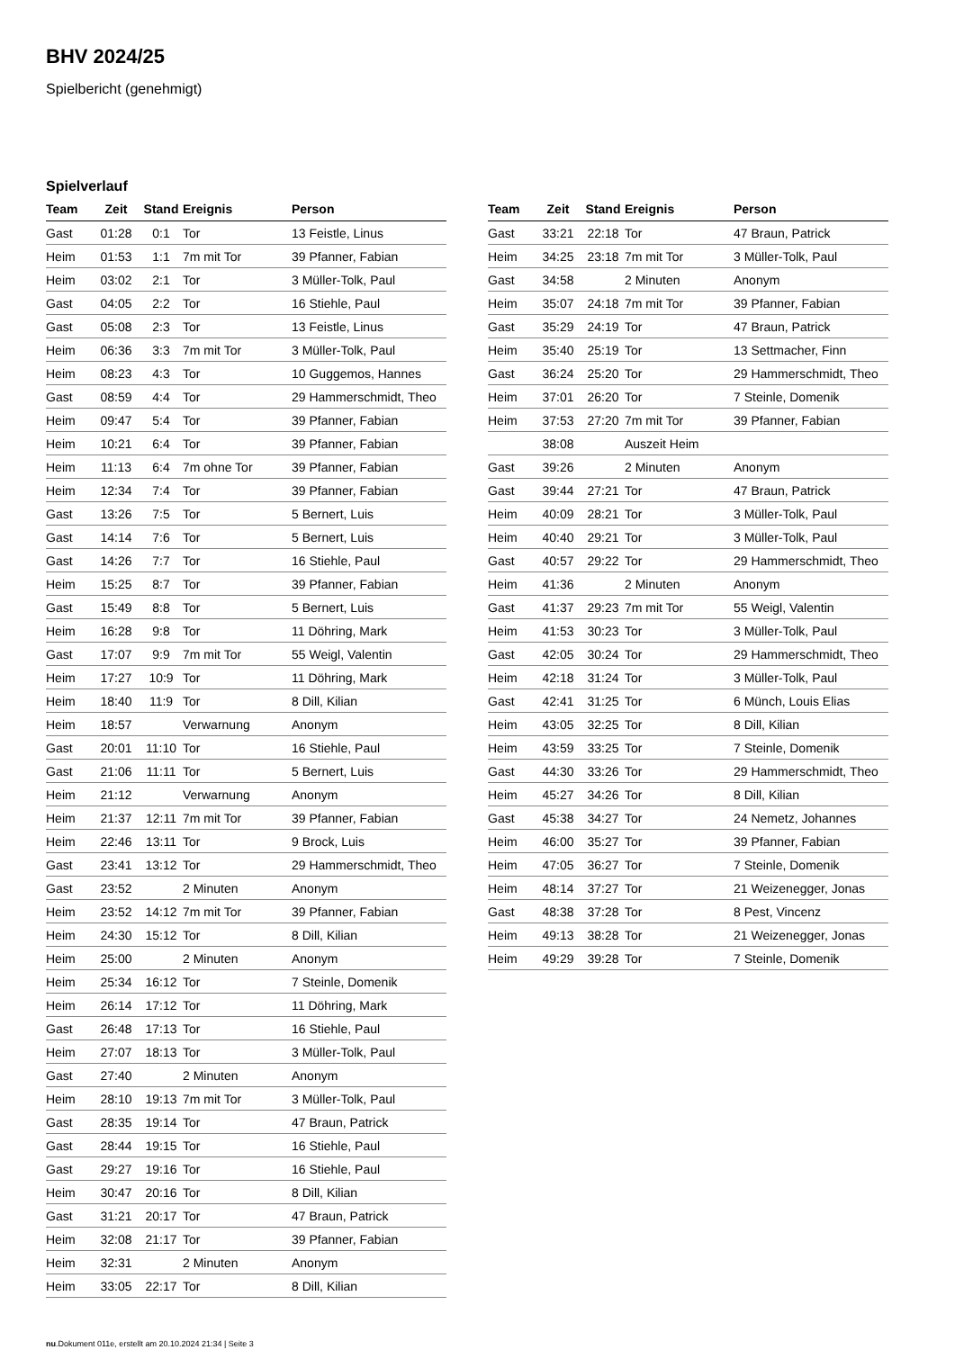BHV 2024/25
Spielbericht (genehmigt)
Spielverlauf
| Team | Zeit | Stand | Ereignis | Person |
| --- | --- | --- | --- | --- |
| Gast | 01:28 | 0:1 | Tor | 13 Feistle, Linus |
| Heim | 01:53 | 1:1 | 7m mit Tor | 39 Pfanner, Fabian |
| Heim | 03:02 | 2:1 | Tor | 3 Müller-Tolk, Paul |
| Gast | 04:05 | 2:2 | Tor | 16 Stiehle, Paul |
| Gast | 05:08 | 2:3 | Tor | 13 Feistle, Linus |
| Heim | 06:36 | 3:3 | 7m mit Tor | 3 Müller-Tolk, Paul |
| Heim | 08:23 | 4:3 | Tor | 10 Guggemos, Hannes |
| Gast | 08:59 | 4:4 | Tor | 29 Hammerschmidt, Theo |
| Heim | 09:47 | 5:4 | Tor | 39 Pfanner, Fabian |
| Heim | 10:21 | 6:4 | Tor | 39 Pfanner, Fabian |
| Heim | 11:13 | 6:4 | 7m ohne Tor | 39 Pfanner, Fabian |
| Heim | 12:34 | 7:4 | Tor | 39 Pfanner, Fabian |
| Gast | 13:26 | 7:5 | Tor | 5 Bernert, Luis |
| Gast | 14:14 | 7:6 | Tor | 5 Bernert, Luis |
| Gast | 14:26 | 7:7 | Tor | 16 Stiehle, Paul |
| Heim | 15:25 | 8:7 | Tor | 39 Pfanner, Fabian |
| Gast | 15:49 | 8:8 | Tor | 5 Bernert, Luis |
| Heim | 16:28 | 9:8 | Tor | 11 Döhring, Mark |
| Gast | 17:07 | 9:9 | 7m mit Tor | 55 Weigl, Valentin |
| Heim | 17:27 | 10:9 | Tor | 11 Döhring, Mark |
| Heim | 18:40 | 11:9 | Tor | 8 Dill, Kilian |
| Heim | 18:57 | | Verwarnung | Anonym |
| Gast | 20:01 | 11:10 | Tor | 16 Stiehle, Paul |
| Gast | 21:06 | 11:11 | Tor | 5 Bernert, Luis |
| Heim | 21:12 | | Verwarnung | Anonym |
| Heim | 21:37 | 12:11 | 7m mit Tor | 39 Pfanner, Fabian |
| Heim | 22:46 | 13:11 | Tor | 9 Brock, Luis |
| Gast | 23:41 | 13:12 | Tor | 29 Hammerschmidt, Theo |
| Gast | 23:52 | | 2 Minuten | Anonym |
| Heim | 23:52 | 14:12 | 7m mit Tor | 39 Pfanner, Fabian |
| Heim | 24:30 | 15:12 | Tor | 8 Dill, Kilian |
| Heim | 25:00 | | 2 Minuten | Anonym |
| Heim | 25:34 | 16:12 | Tor | 7 Steinle, Domenik |
| Heim | 26:14 | 17:12 | Tor | 11 Döhring, Mark |
| Gast | 26:48 | 17:13 | Tor | 16 Stiehle, Paul |
| Heim | 27:07 | 18:13 | Tor | 3 Müller-Tolk, Paul |
| Gast | 27:40 | | 2 Minuten | Anonym |
| Heim | 28:10 | 19:13 | 7m mit Tor | 3 Müller-Tolk, Paul |
| Gast | 28:35 | 19:14 | Tor | 47 Braun, Patrick |
| Gast | 28:44 | 19:15 | Tor | 16 Stiehle, Paul |
| Gast | 29:27 | 19:16 | Tor | 16 Stiehle, Paul |
| Heim | 30:47 | 20:16 | Tor | 8 Dill, Kilian |
| Gast | 31:21 | 20:17 | Tor | 47 Braun, Patrick |
| Heim | 32:08 | 21:17 | Tor | 39 Pfanner, Fabian |
| Heim | 32:31 | | 2 Minuten | Anonym |
| Heim | 33:05 | 22:17 | Tor | 8 Dill, Kilian |
| Team | Zeit | Stand | Ereignis | Person |
| --- | --- | --- | --- | --- |
| Gast | 33:21 | 22:18 | Tor | 47 Braun, Patrick |
| Heim | 34:25 | 23:18 | 7m mit Tor | 3 Müller-Tolk, Paul |
| Gast | 34:58 | | 2 Minuten | Anonym |
| Heim | 35:07 | 24:18 | 7m mit Tor | 39 Pfanner, Fabian |
| Gast | 35:29 | 24:19 | Tor | 47 Braun, Patrick |
| Heim | 35:40 | 25:19 | Tor | 13 Settmacher, Finn |
| Gast | 36:24 | 25:20 | Tor | 29 Hammerschmidt, Theo |
| Heim | 37:01 | 26:20 | Tor | 7 Steinle, Domenik |
| Heim | 37:53 | 27:20 | 7m mit Tor | 39 Pfanner, Fabian |
| | 38:08 | | Auszeit Heim | |
| Gast | 39:26 | | 2 Minuten | Anonym |
| Gast | 39:44 | 27:21 | Tor | 47 Braun, Patrick |
| Heim | 40:09 | 28:21 | Tor | 3 Müller-Tolk, Paul |
| Heim | 40:40 | 29:21 | Tor | 3 Müller-Tolk, Paul |
| Gast | 40:57 | 29:22 | Tor | 29 Hammerschmidt, Theo |
| Heim | 41:36 | | 2 Minuten | Anonym |
| Gast | 41:37 | 29:23 | 7m mit Tor | 55 Weigl, Valentin |
| Heim | 41:53 | 30:23 | Tor | 3 Müller-Tolk, Paul |
| Gast | 42:05 | 30:24 | Tor | 29 Hammerschmidt, Theo |
| Heim | 42:18 | 31:24 | Tor | 3 Müller-Tolk, Paul |
| Gast | 42:41 | 31:25 | Tor | 6 Münch, Louis Elias |
| Heim | 43:05 | 32:25 | Tor | 8 Dill, Kilian |
| Heim | 43:59 | 33:25 | Tor | 7 Steinle, Domenik |
| Gast | 44:30 | 33:26 | Tor | 29 Hammerschmidt, Theo |
| Heim | 45:27 | 34:26 | Tor | 8 Dill, Kilian |
| Gast | 45:38 | 34:27 | Tor | 24 Nemetz, Johannes |
| Heim | 46:00 | 35:27 | Tor | 39 Pfanner, Fabian |
| Heim | 47:05 | 36:27 | Tor | 7 Steinle, Domenik |
| Heim | 48:14 | 37:27 | Tor | 21 Weizenegger, Jonas |
| Gast | 48:38 | 37:28 | Tor | 8 Pest, Vincenz |
| Heim | 49:13 | 38:28 | Tor | 21 Weizenegger, Jonas |
| Heim | 49:29 | 39:28 | Tor | 7 Steinle, Domenik |
nu.Dokument 011e, erstellt am 20.10.2024 21:34 | Seite 3